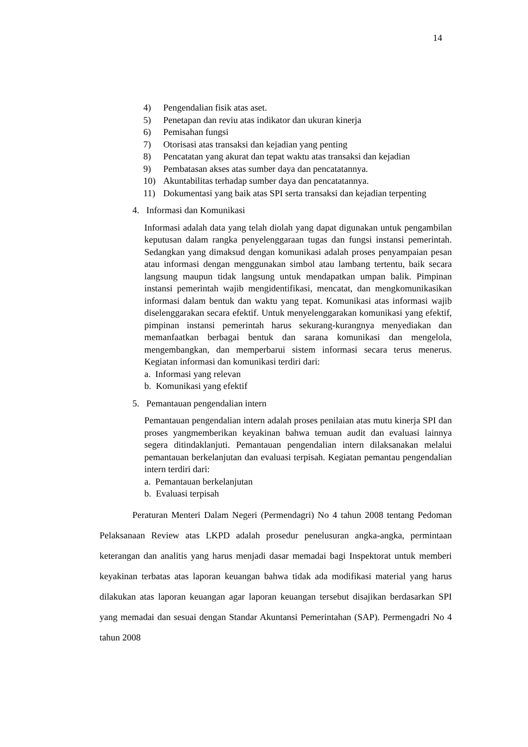14
4) Pengendalian fisik atas aset.
5) Penetapan dan reviu atas indikator dan ukuran kinerja
6) Pemisahan fungsi
7) Otorisasi atas transaksi dan kejadian yang penting
8) Pencatatan yang akurat dan tepat waktu atas transaksi dan kejadian
9) Pembatasan akses atas sumber daya dan pencatatannya.
10) Akuntabilitas terhadap sumber daya dan pencatatannya.
11) Dokumentasi yang baik atas SPI serta transaksi dan kejadian terpenting
4. Informasi dan Komunikasi
Informasi adalah data yang telah diolah yang dapat digunakan untuk pengambilan keputusan dalam rangka penyelenggaraan tugas dan fungsi instansi pemerintah. Sedangkan yang dimaksud dengan komunikasi adalah proses penyampaian pesan atau informasi dengan menggunakan simbol atau lambang tertentu, baik secara langsung maupun tidak langsung untuk mendapatkan umpan balik. Pimpinan instansi pemerintah wajib mengidentifikasi, mencatat, dan mengkomunikasikan informasi dalam bentuk dan waktu yang tepat. Komunikasi atas informasi wajib diselenggarakan secara efektif. Untuk menyelenggarakan komunikasi yang efektif, pimpinan instansi pemerintah harus sekurang-kurangnya menyediakan dan memanfaatkan berbagai bentuk dan sarana komunikasi dan mengelola, mengembangkan, dan memperbarui sistem informasi secara terus menerus. Kegiatan informasi dan komunikasi terdiri dari:
a. Informasi yang relevan
b. Komunikasi yang efektif
5. Pemantauan pengendalian intern
Pemantauan pengendalian intern adalah proses penilaian atas mutu kinerja SPI dan proses yangmemberikan keyakinan bahwa temuan audit dan evaluasi lainnya segera ditindaklanjuti. Pemantauan pengendalian intern dilaksanakan melalui pemantauan berkelanjutan dan evaluasi terpisah. Kegiatan pemantau pengendalian intern terdiri dari:
a. Pemantauan berkelanjutan
b. Evaluasi terpisah
Peraturan Menteri Dalam Negeri (Permendagri) No 4 tahun 2008 tentang Pedoman Pelaksanaan Review atas LKPD adalah prosedur penelusuran angka-angka, permintaan keterangan dan analitis yang harus menjadi dasar memadai bagi Inspektorat untuk memberi keyakinan terbatas atas laporan keuangan bahwa tidak ada modifikasi material yang harus dilakukan atas laporan keuangan agar laporan keuangan tersebut disajikan berdasarkan SPI yang memadai dan sesuai dengan Standar Akuntansi Pemerintahan (SAP). Permengadri No 4 tahun 2008